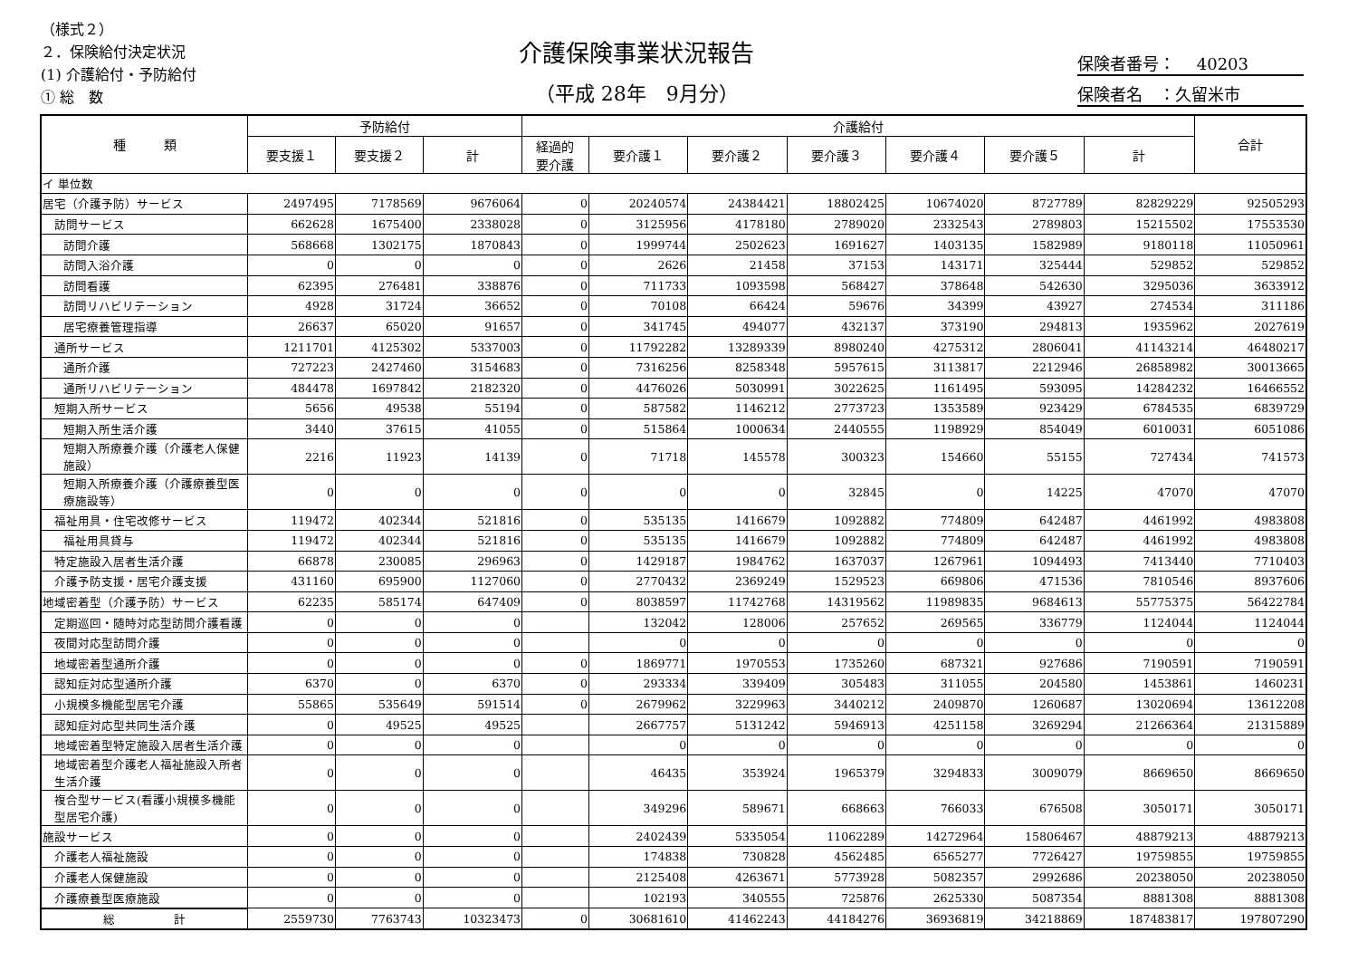（様式２）
２．保険給付決定状況
(1) 介護給付・予防給付
① 総　数
介護保険事業状況報告
（平成 28年　9月分）
保険者番号：　 40203
保険者名　：久留米市
| 種 類 | 予防給付 | | | 介護給付 | | | | | | | 合計 |
| --- | --- | --- | --- | --- | --- | --- | --- | --- | --- | --- | --- |
| | 要支援１ | 要支援２ | 計 | 経過的 要介護 | 要介護１ | 要介護２ | 要介護３ | 要介護４ | 要介護５ | 計 | |
| イ 単位数 | | | | | | | | | | | |
| 居宅（介護予防）サービス | 2497495 | 7178569 | 9676064 | 0 | 20240574 | 24384421 | 18802425 | 10674020 | 8727789 | 82829229 | 92505293 |
| 訪問サービス | 662628 | 1675400 | 2338028 | 0 | 3125956 | 4178180 | 2789020 | 2332543 | 2789803 | 15215502 | 17553530 |
| 訪問介護 | 568668 | 1302175 | 1870843 | 0 | 1999744 | 2502623 | 1691627 | 1403135 | 1582989 | 9180118 | 11050961 |
| 訪問入浴介護 | 0 | 0 | 0 | 0 | 2626 | 21458 | 37153 | 143171 | 325444 | 529852 | 529852 |
| 訪問看護 | 62395 | 276481 | 338876 | 0 | 711733 | 1093598 | 568427 | 378648 | 542630 | 3295036 | 3633912 |
| 訪問リハビリテーション | 4928 | 31724 | 36652 | 0 | 70108 | 66424 | 59676 | 34399 | 43927 | 274534 | 311186 |
| 居宅療養管理指導 | 26637 | 65020 | 91657 | 0 | 341745 | 494077 | 432137 | 373190 | 294813 | 1935962 | 2027619 |
| 通所サービス | 1211701 | 4125302 | 5337003 | 0 | 11792282 | 13289339 | 8980240 | 4275312 | 2806041 | 41143214 | 46480217 |
| 通所介護 | 727223 | 2427460 | 3154683 | 0 | 7316256 | 8258348 | 5957615 | 3113817 | 2212946 | 26858982 | 30013665 |
| 通所リハビリテーション | 484478 | 1697842 | 2182320 | 0 | 4476026 | 5030991 | 3022625 | 1161495 | 593095 | 14284232 | 16466552 |
| 短期入所サービス | 5656 | 49538 | 55194 | 0 | 587582 | 1146212 | 2773723 | 1353589 | 923429 | 6784535 | 6839729 |
| 短期入所生活介護 | 3440 | 37615 | 41055 | 0 | 515864 | 1000634 | 2440555 | 1198929 | 854049 | 6010031 | 6051086 |
| 短期入所療養介護（介護老人保健施設） | 2216 | 11923 | 14139 | 0 | 71718 | 145578 | 300323 | 154660 | 55155 | 727434 | 741573 |
| 短期入所療養介護（介護療養型医療施設等） | 0 | 0 | 0 | 0 | 0 | 0 | 32845 | 0 | 14225 | 47070 | 47070 |
| 福祉用具・住宅改修サービス | 119472 | 402344 | 521816 | 0 | 535135 | 1416679 | 1092882 | 774809 | 642487 | 4461992 | 4983808 |
| 福祉用具貸与 | 119472 | 402344 | 521816 | 0 | 535135 | 1416679 | 1092882 | 774809 | 642487 | 4461992 | 4983808 |
| 特定施設入居者生活介護 | 66878 | 230085 | 296963 | 0 | 1429187 | 1984762 | 1637037 | 1267961 | 1094493 | 7413440 | 7710403 |
| 介護予防支援・居宅介護支援 | 431160 | 695900 | 1127060 | 0 | 2770432 | 2369249 | 1529523 | 669806 | 471536 | 7810546 | 8937606 |
| 地域密着型（介護予防）サービス | 62235 | 585174 | 647409 | 0 | 8038597 | 11742768 | 14319562 | 11989835 | 9684613 | 55775375 | 56422784 |
| 定期巡回・随時対応型訪問介護看護 | 0 | 0 | 0 | | 132042 | 128006 | 257652 | 269565 | 336779 | 1124044 | 1124044 |
| 夜間対応型訪問介護 | 0 | 0 | 0 | | 0 | 0 | 0 | 0 | 0 | 0 | 0 |
| 地域密着型通所介護 | 0 | 0 | 0 | 0 | 1869771 | 1970553 | 1735260 | 687321 | 927686 | 7190591 | 7190591 |
| 認知症対応型通所介護 | 6370 | 0 | 6370 | 0 | 293334 | 339409 | 305483 | 311055 | 204580 | 1453861 | 1460231 |
| 小規模多機能型居宅介護 | 55865 | 535649 | 591514 | 0 | 2679962 | 3229963 | 3440212 | 2409870 | 1260687 | 13020694 | 13612208 |
| 認知症対応型共同生活介護 | 0 | 49525 | 49525 | | 2667757 | 5131242 | 5946913 | 4251158 | 3269294 | 21266364 | 21315889 |
| 地域密着型特定施設入居者生活介護 | 0 | 0 | 0 | | 0 | 0 | 0 | 0 | 0 | 0 | 0 |
| 地域密着型介護老人福祉施設入所者生活介護 | 0 | 0 | 0 | | 46435 | 353924 | 1965379 | 3294833 | 3009079 | 8669650 | 8669650 |
| 複合型サービス(看護小規模多機能型居宅介護) | 0 | 0 | 0 | | 349296 | 589671 | 668663 | 766033 | 676508 | 3050171 | 3050171 |
| 施設サービス | 0 | 0 | 0 | | 2402439 | 5335054 | 11062289 | 14272964 | 15806467 | 48879213 | 48879213 |
| 介護老人福祉施設 | 0 | 0 | 0 | | 174838 | 730828 | 4562485 | 6565277 | 7726427 | 19759855 | 19759855 |
| 介護老人保健施設 | 0 | 0 | 0 | | 2125408 | 4263671 | 5773928 | 5082357 | 2992686 | 20238050 | 20238050 |
| 介護療養型医療施設 | 0 | 0 | 0 | | 102193 | 340555 | 725876 | 2625330 | 5087354 | 8881308 | 8881308 |
| 総 計 | 2559730 | 7763743 | 10323473 | 0 | 30681610 | 41462243 | 44184276 | 36936819 | 34218869 | 187483817 | 197807290 |